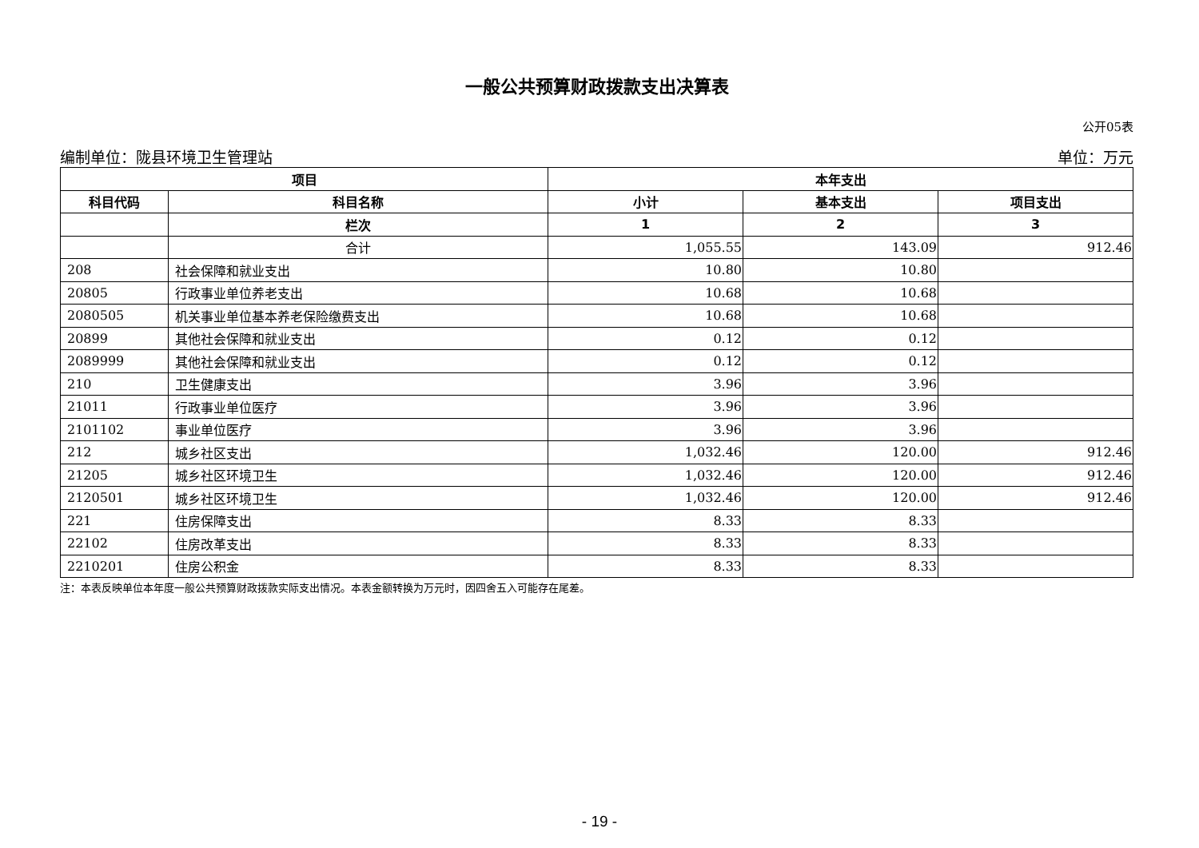一般公共预算财政拨款支出决算表
公开05表
编制单位：陇县环境卫生管理站 单位：万元
| 项目 | | 本年支出 | | |
| --- | --- | --- | --- | --- |
| 科目代码 | 科目名称 | 小计 | 基本支出 | 项目支出 |
| | 栏次 | 1 | 2 | 3 |
| | 合计 | 1,055.55 | 143.09 | 912.46 |
| 208 | 社会保障和就业支出 | 10.80 | 10.80 | |
| 20805 | 行政事业单位养老支出 | 10.68 | 10.68 | |
| 2080505 | 机关事业单位基本养老保险缴费支出 | 10.68 | 10.68 | |
| 20899 | 其他社会保障和就业支出 | 0.12 | 0.12 | |
| 2089999 | 其他社会保障和就业支出 | 0.12 | 0.12 | |
| 210 | 卫生健康支出 | 3.96 | 3.96 | |
| 21011 | 行政事业单位医疗 | 3.96 | 3.96 | |
| 2101102 | 事业单位医疗 | 3.96 | 3.96 | |
| 212 | 城乡社区支出 | 1,032.46 | 120.00 | 912.46 |
| 21205 | 城乡社区环境卫生 | 1,032.46 | 120.00 | 912.46 |
| 2120501 | 城乡社区环境卫生 | 1,032.46 | 120.00 | 912.46 |
| 221 | 住房保障支出 | 8.33 | 8.33 | |
| 22102 | 住房改革支出 | 8.33 | 8.33 | |
| 2210201 | 住房公积金 | 8.33 | 8.33 | |
注：本表反映单位本年度一般公共预算财政拨款实际支出情况。本表金额转换为万元时，因四舍五入可能存在尾差。
- 19 -